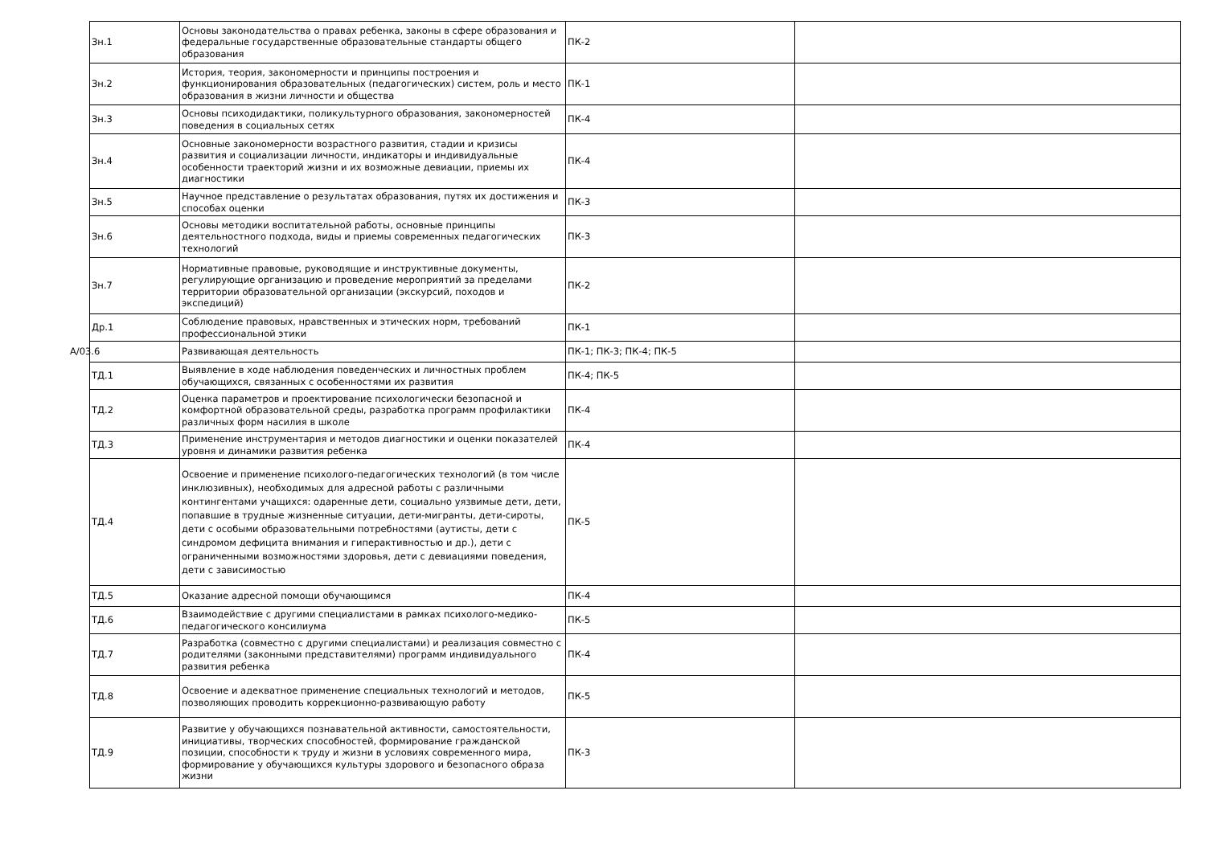| Зн.1 | Основы законодательства о правах ребенка, законы в сфере образования и федеральные государственные образовательные стандарты общего образования | ПК-2 | |
| Зн.2 | История, теория, закономерности и принципы построения и функционирования образовательных (педагогических) систем, роль и место образования в жизни личности и общества | ПК-1 | |
| Зн.3 | Основы психодидактики, поликультурного образования, закономерностей поведения в социальных сетях | ПК-4 | |
| Зн.4 | Основные закономерности возрастного развития, стадии и кризисы развития и социализации личности, индикаторы и индивидуальные особенности траекторий жизни и их возможные девиации, приемы их диагностики | ПК-4 | |
| Зн.5 | Научное представление о результатах образования, путях их достижения и способах оценки | ПК-3 | |
| Зн.6 | Основы методики воспитательной работы, основные принципы деятельностного подхода, виды и приемы современных педагогических технологий | ПК-3 | |
| Зн.7 | Нормативные правовые, руководящие и инструктивные документы, регулирующие организацию и проведение мероприятий за пределами территории образовательной организации (экскурсий, походов и экспедиций) | ПК-2 | |
| Др.1 | Соблюдение правовых, нравственных и этических норм, требований профессиональной этики | ПК-1 | |
| А/03.6 | Развивающая деятельность | ПК-1; ПК-3; ПК-4; ПК-5 | |
| ТД.1 | Выявление в ходе наблюдения поведенческих и личностных проблем обучающихся, связанных с особенностями их развития | ПК-4; ПК-5 | |
| ТД.2 | Оценка параметров и проектирование психологически безопасной и комфортной образовательной среды, разработка программ профилактики различных форм насилия в школе | ПК-4 | |
| ТД.3 | Применение инструментария и методов диагностики и оценки показателей уровня и динамики развития ребенка | ПК-4 | |
| ТД.4 | Освоение и применение психолого-педагогических технологий (в том числе инклюзивных), необходимых для адресной работы с различными контингентами учащихся: одаренные дети, социально уязвимые дети, дети, попавшие в трудные жизненные ситуации, дети-мигранты, дети-сироты, дети с особыми образовательными потребностями (аутисты, дети с синдромом дефицита внимания и гиперактивностью и др.), дети с ограниченными возможностями здоровья, дети с девиациями поведения, дети с зависимостью | ПК-5 | |
| ТД.5 | Оказание адресной помощи обучающимся | ПК-4 | |
| ТД.6 | Взаимодействие с другими специалистами в рамках психолого-медико-педагогического консилиума | ПК-5 | |
| ТД.7 | Разработка (совместно с другими специалистами) и реализация совместно с родителями (законными представителями) программ индивидуального развития ребенка | ПК-4 | |
| ТД.8 | Освоение и адекватное применение специальных технологий и методов, позволяющих проводить коррекционно-развивающую работу | ПК-5 | |
| ТД.9 | Развитие у обучающихся познавательной активности, самостоятельности, инициативы, творческих способностей, формирование гражданской позиции, способности к труду и жизни в условиях современного мира, формирование у обучающихся культуры здорового и безопасного образа жизни | ПК-3 | |